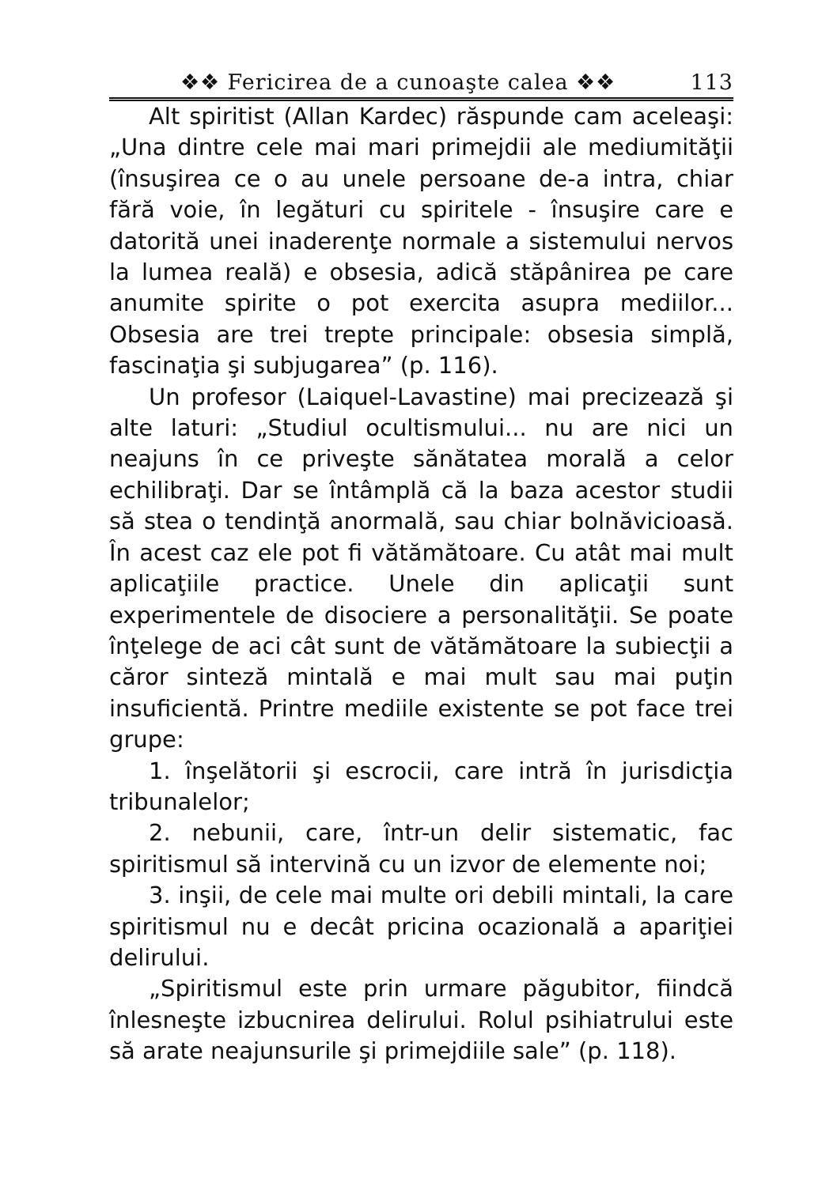❖❖ Fericirea de a cunoaşte calea ❖❖ 113
Alt spiritist (Allan Kardec) răspunde cam aceleaşi: „Una dintre cele mai mari primejdii ale mediumităţii (însuşirea ce o au unele persoane de-a intra, chiar fără voie, în legături cu spiritele - însuşire care e datorită unei inaderenţe normale a sistemului nervos la lumea reală) e obsesia, adică stăpânirea pe care anumite spirite o pot exercita asupra mediilor... Obsesia are trei trepte principale: obsesia simplă, fascinaţia şi subjugarea” (p. 116).
Un profesor (Laiquel-Lavastine) mai precizează şi alte laturi: „Studiul ocultismului... nu are nici un neajuns în ce priveşte sănătatea morală a celor echilibraţi. Dar se întâmplă că la baza acestor studii să stea o tendinţă anormală, sau chiar bolnăvicioasă. În acest caz ele pot fi vătămătoare. Cu atât mai mult aplicaţiile practice. Unele din aplicaţii sunt experimentele de disociere a personalităţii. Se poate înţelege de aci cât sunt de vătămătoare la subiecţii a căror sinteză mintală e mai mult sau mai puţin insuficientă. Printre mediile existente se pot face trei grupe:
1. înşelătorii şi escrocii, care intră în jurisdicţia tribunalelor;
2. nebunii, care, într-un delir sistematic, fac spiritismul să intervină cu un izvor de elemente noi;
3. inşii, de cele mai multe ori debili mintali, la care spiritismul nu e decât pricina ocazională a apariţiei delirului.
„Spiritismul este prin urmare păgubitor, fiindcă înlesneşte izbucnirea delirului. Rolul psihiatrului este să arate neajunsurile şi primejdiile sale” (p. 118).